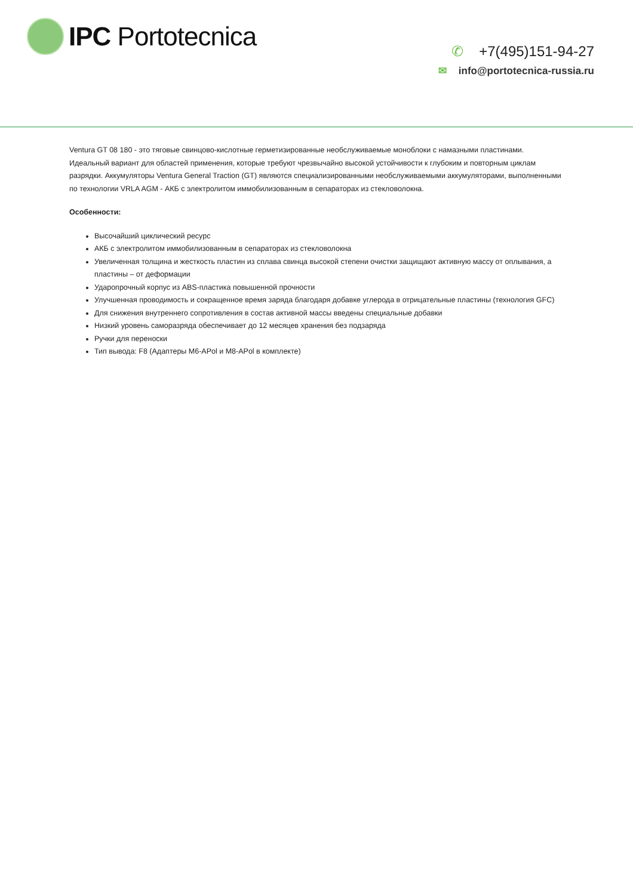IPC Portotecnica
✆ +7(495)151-94-27
✉ info@portotecnica-russia.ru
Ventura GT 08 180 - это тяговые свинцово-кислотные герметизированные необслуживаемые моноблоки с намазными пластинами. Идеальный вариант для областей применения, которые требуют чрезвычайно высокой устойчивости к глубоким и повторным циклам разрядки. Аккумуляторы Ventura General Traction (GT) являются специализированными необслуживаемыми аккумуляторами, выполненными по технологии VRLA AGM - АКБ с электролитом иммобилизованным в сепараторах из стекловолокна.
Особенности:
Высочайший циклический ресурс
АКБ с электролитом иммобилизованным в сепараторах из стекловолокна
Увеличенная толщина и жесткость пластин из сплава свинца высокой степени очистки защищают активную массу от оплывания, а пластины – от деформации
Ударопрочный корпус из ABS-пластика повышенной прочности
Улучшенная проводимость и сокращенное время заряда благодаря добавке углерода в отрицательные пластины (технология GFC)
Для снижения внутреннего сопротивления в состав активной массы введены специальные добавки
Низкий уровень саморазряда обеспечивает до 12 месяцев хранения без подзаряда
Ручки для переноски
Тип вывода: F8 (Адаптеры M6-APol и M8-APol в комплекте)